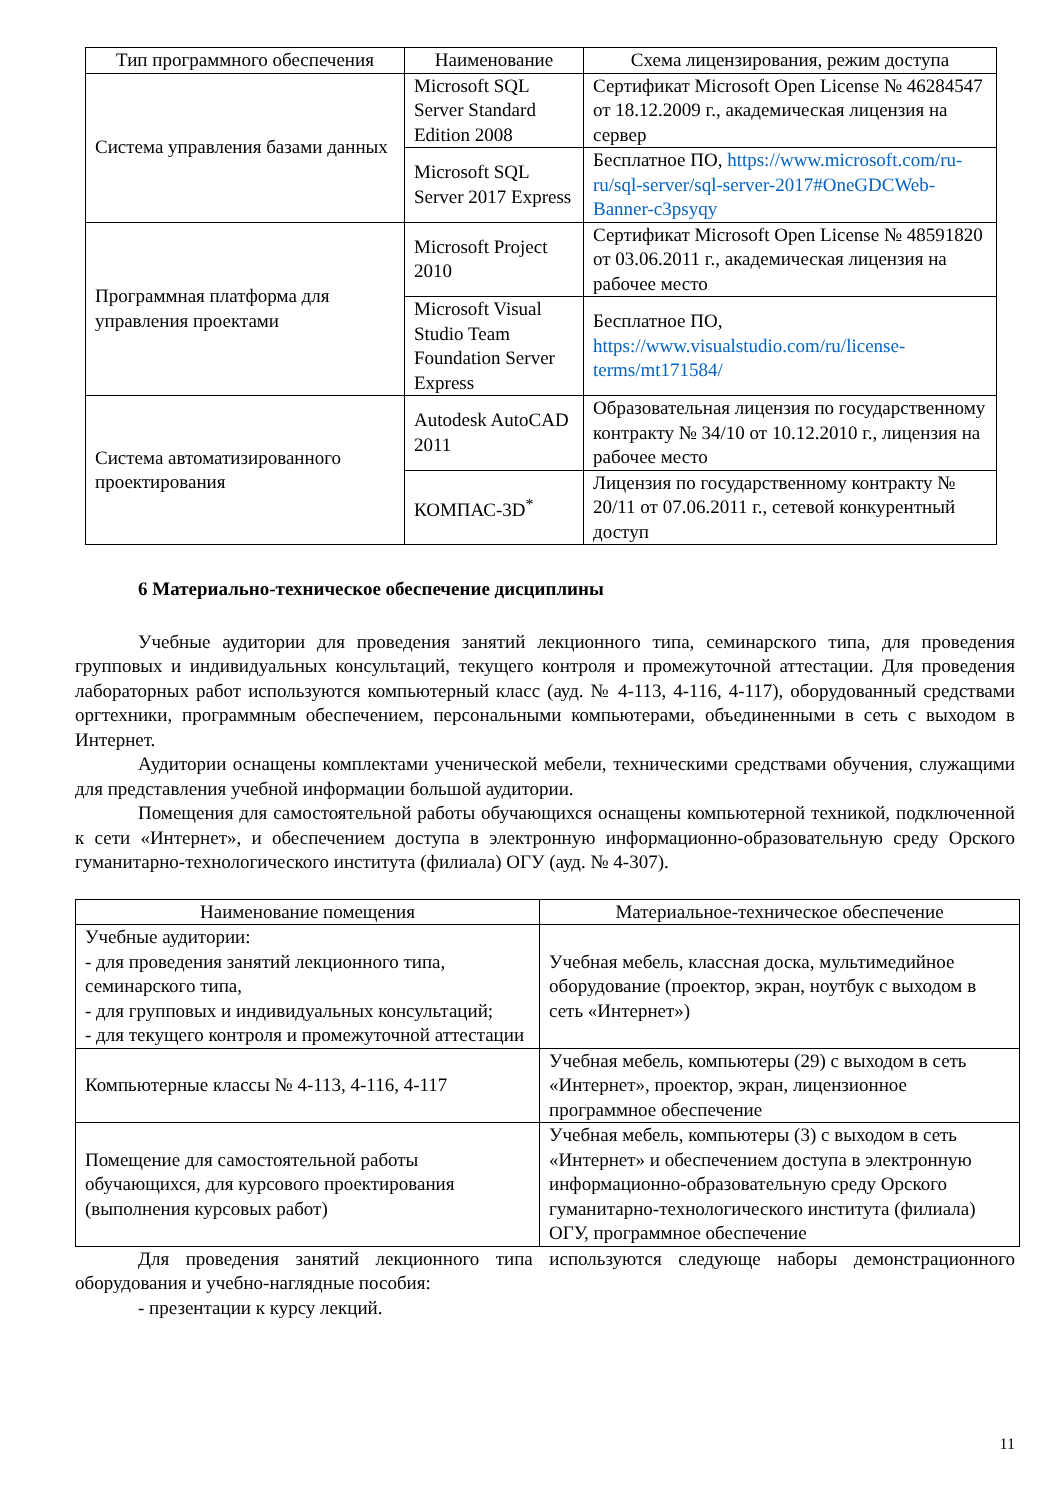| Тип программного обеспечения | Наименование | Схема лицензирования, режим доступа |
| --- | --- | --- |
| Система управления базами данных | Microsoft SQL Server Standard Edition 2008 | Сертификат Microsoft Open License № 46284547 от 18.12.2009 г., академическая лицензия на сервер |
| | Microsoft SQL Server 2017 Express | Бесплатное ПО, https://www.microsoft.com/ru-ru/sql-server/sql-server-2017#OneGDCWeb-Banner-c3psyqy |
| Программная платформа для управления проектами | Microsoft Project 2010 | Сертификат Microsoft Open License № 48591820 от 03.06.2011 г., академическая лицензия на рабочее место |
| | Microsoft Visual Studio Team Foundation Server Express | Бесплатное ПО, https://www.visualstudio.com/ru/license-terms/mt171584/ |
| Система автоматизированного проектирования | Autodesk AutoCAD 2011 | Образовательная лицензия по государственному контракту № 34/10 от 10.12.2010 г., лицензия на рабочее место |
| | КОМПАС-3D<sup>*</sup> | Лицензия по государственному контракту № 20/11 от 07.06.2011 г., сетевой конкурентный доступ |
6 Материально-техническое обеспечение дисциплины
Учебные аудитории для проведения занятий лекционного типа, семинарского типа, для проведения групповых и индивидуальных консультаций, текущего контроля и промежуточной аттестации. Для проведения лабораторных работ используются компьютерный класс (ауд. № 4-113, 4-116, 4-117), оборудованный средствами оргтехники, программным обеспечением, персональными компьютерами, объединенными в сеть с выходом в Интернет.
Аудитории оснащены комплектами ученической мебели, техническими средствами обучения, служащими для представления учебной информации большой аудитории.
Помещения для самостоятельной работы обучающихся оснащены компьютерной техникой, подключенной к сети «Интернет», и обеспечением доступа в электронную информационно-образовательную среду Орского гуманитарно-технологического института (филиала) ОГУ (ауд. № 4-307).
| Наименование помещения | Материальное-техническое обеспечение |
| --- | --- |
| Учебные аудитории: - для проведения занятий лекционного типа, семинарского типа, - для групповых и индивидуальных консультаций; - для текущего контроля и промежуточной аттестации | Учебная мебель, классная доска, мультимедийное оборудование (проектор, экран, ноутбук с выходом в сеть «Интернет») |
| Компьютерные классы № 4-113, 4-116, 4-117 | Учебная мебель, компьютеры (29) с выходом в сеть «Интернет», проектор, экран, лицензионное программное обеспечение |
| Помещение для самостоятельной работы обучающихся, для курсового проектирования (выполнения курсовых работ) | Учебная мебель, компьютеры (3) с выходом в сеть «Интернет» и обеспечением доступа в электронную информационно-образовательную среду Орского гуманитарно-технологического института (филиала) ОГУ, программное обеспечение |
Для проведения занятий лекционного типа используются следующе наборы демонстрационного оборудования и учебно-наглядные пособия:
- презентации к курсу лекций.
11